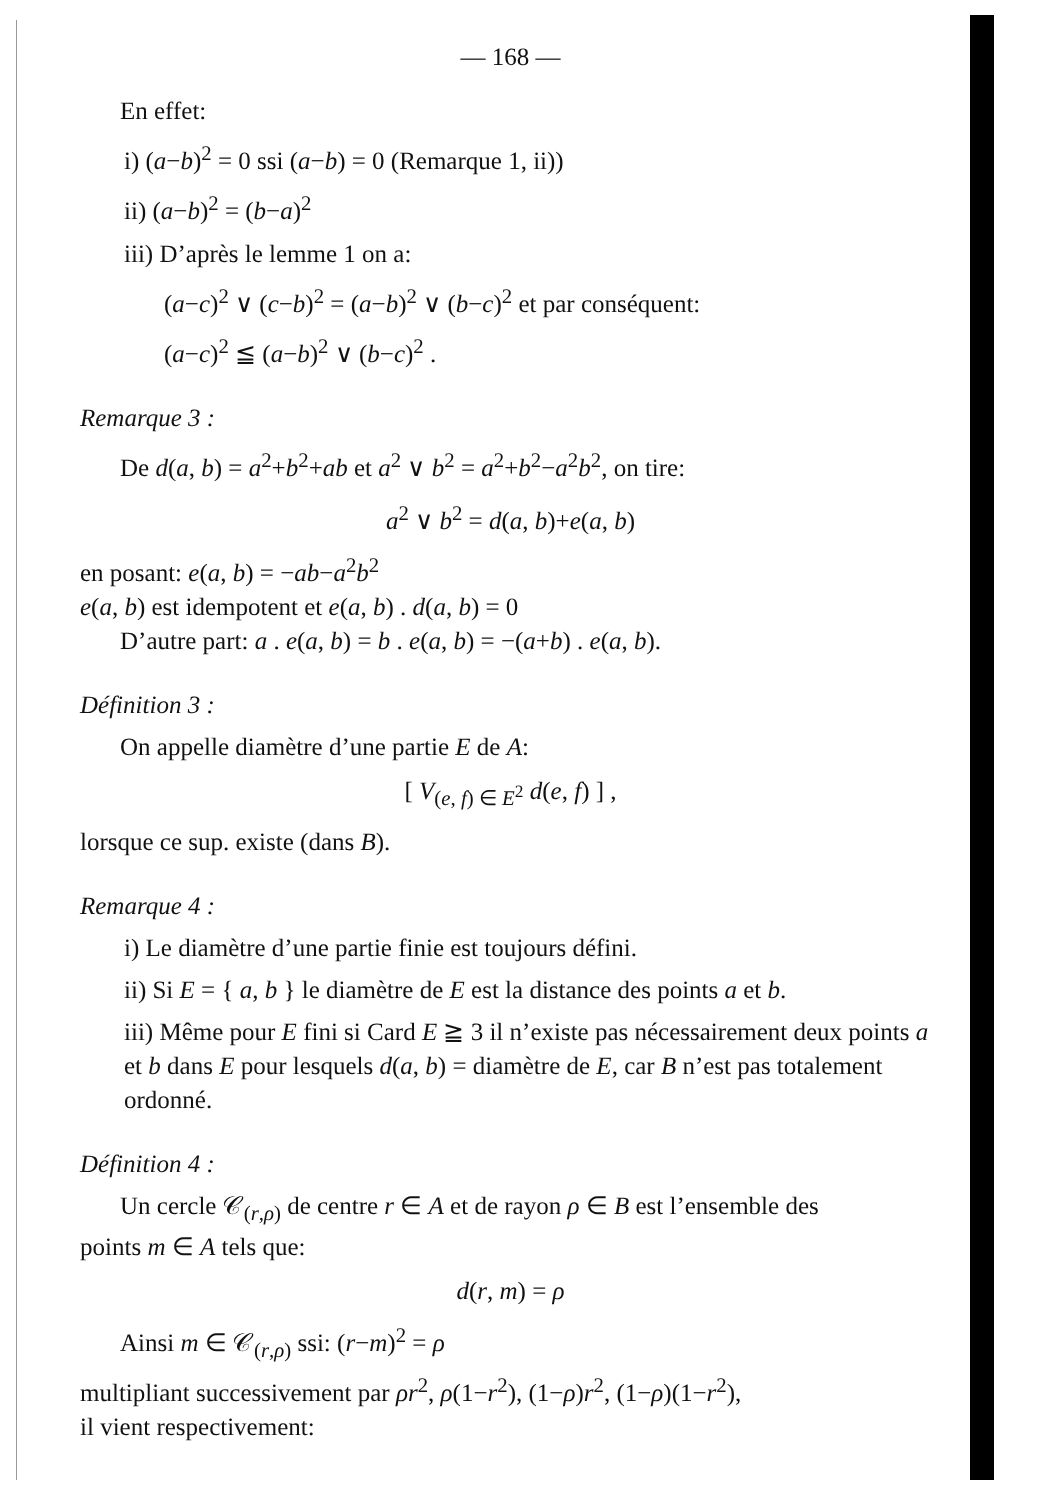— 168 —
En effet:
i) (a−b)<sup>2</sup> = 0 ssi (a−b) = 0 (Remarque 1, ii))
ii) (a−b)<sup>2</sup> = (b−a)<sup>2</sup>
iii) D’après le lemme 1 on a:
(a−c)<sup>2</sup> ∨ (c−b)<sup>2</sup> = (a−b)<sup>2</sup> ∨ (b−c)<sup>2</sup> et par conséquent:
(a−c)<sup>2</sup> ≦ (a−b)<sup>2</sup> ∨ (b−c)<sup>2</sup> .
Remarque 3 :
De d(a, b) = a<sup>2</sup>+b<sup>2</sup>+ab et a<sup>2</sup> ∨ b<sup>2</sup> = a<sup>2</sup>+b<sup>2</sup>−a<sup>2</sup>b<sup>2</sup>, on tire:
a<sup>2</sup> ∨ b<sup>2</sup> = d(a, b)+e(a, b)
en posant: e(a, b) = −ab−a<sup>2</sup>b<sup>2</sup>
e(a, b) est idempotent et e(a, b) . d(a, b) = 0
D’autre part: a . e(a, b) = b . e(a, b) = −(a+b) . e(a, b).
Définition 3 :
On appelle diamètre d’une partie E de A:
[ V<sub>(e, f) ∈ E<sup>2</sup></sub> d(e, f) ] ,
lorsque ce sup. existe (dans B).
Remarque 4 :
i) Le diamètre d’une partie finie est toujours défini.
ii) Si E = { a, b } le diamètre de E est la distance des points a et b.
iii) Même pour E fini si Card E ≧ 3 il n’existe pas nécessairement deux points a et b dans E pour lesquels d(a, b) = diamètre de E, car B n’est pas totalement ordonné.
Définition 4 :
Un cercle 𝒞<sub>(r,ρ)</sub> de centre r ∈ A et de rayon ρ ∈ B est l’ensemble des
points m ∈ A tels que:
d(r, m) = ρ
Ainsi m ∈ 𝒞<sub>(r,ρ)</sub> ssi: (r−m)<sup>2</sup> = ρ
multipliant successivement par ρr<sup>2</sup>, ρ(1−r<sup>2</sup>), (1−ρ)r<sup>2</sup>, (1−ρ)(1−r<sup>2</sup>),
il vient respectivement: